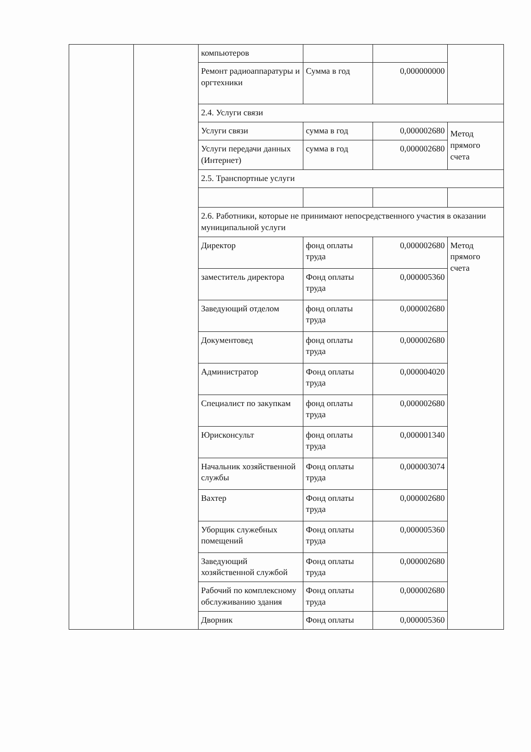| | | компьютеров | | | |
| | | Ремонт радиоаппаратуры и оргтехники | Сумма в год | 0,000000000 | |
| | | 2.4. Услуги связи | | | |
| | | Услуги связи | сумма в год | 0,000002680 | Метод прямого счета |
| | | Услуги передачи данных (Интернет) | сумма в год | 0,000002680 | |
| | | 2.5. Транспортные услуги | | | |
| | | 2.6. Работники, которые не принимают непосредственного участия в оказании муниципальной услуги | | | |
| | | Директор | фонд оплаты труда | 0,000002680 | Метод прямого счета |
| | | заместитель директора | Фонд оплаты труда | 0,000005360 | |
| | | Заведующий отделом | фонд оплаты труда | 0,000002680 | |
| | | Документовед | фонд оплаты труда | 0,000002680 | |
| | | Администратор | Фонд оплаты труда | 0,000004020 | |
| | | Специалист по закупкам | фонд оплаты труда | 0,000002680 | |
| | | Юрисконсульт | фонд оплаты труда | 0,000001340 | |
| | | Начальник хозяйственной службы | Фонд оплаты труда | 0,000003074 | |
| | | Вахтер | Фонд оплаты труда | 0,000002680 | |
| | | Уборщик служебных помещений | Фонд оплаты труда | 0,000005360 | |
| | | Заведующий хозяйственной службой | Фонд оплаты труда | 0,000002680 | |
| | | Рабочий по комплексному обслуживанию здания | Фонд оплаты труда | 0,000002680 | |
| | | Дворник | Фонд оплаты | 0,000005360 | |